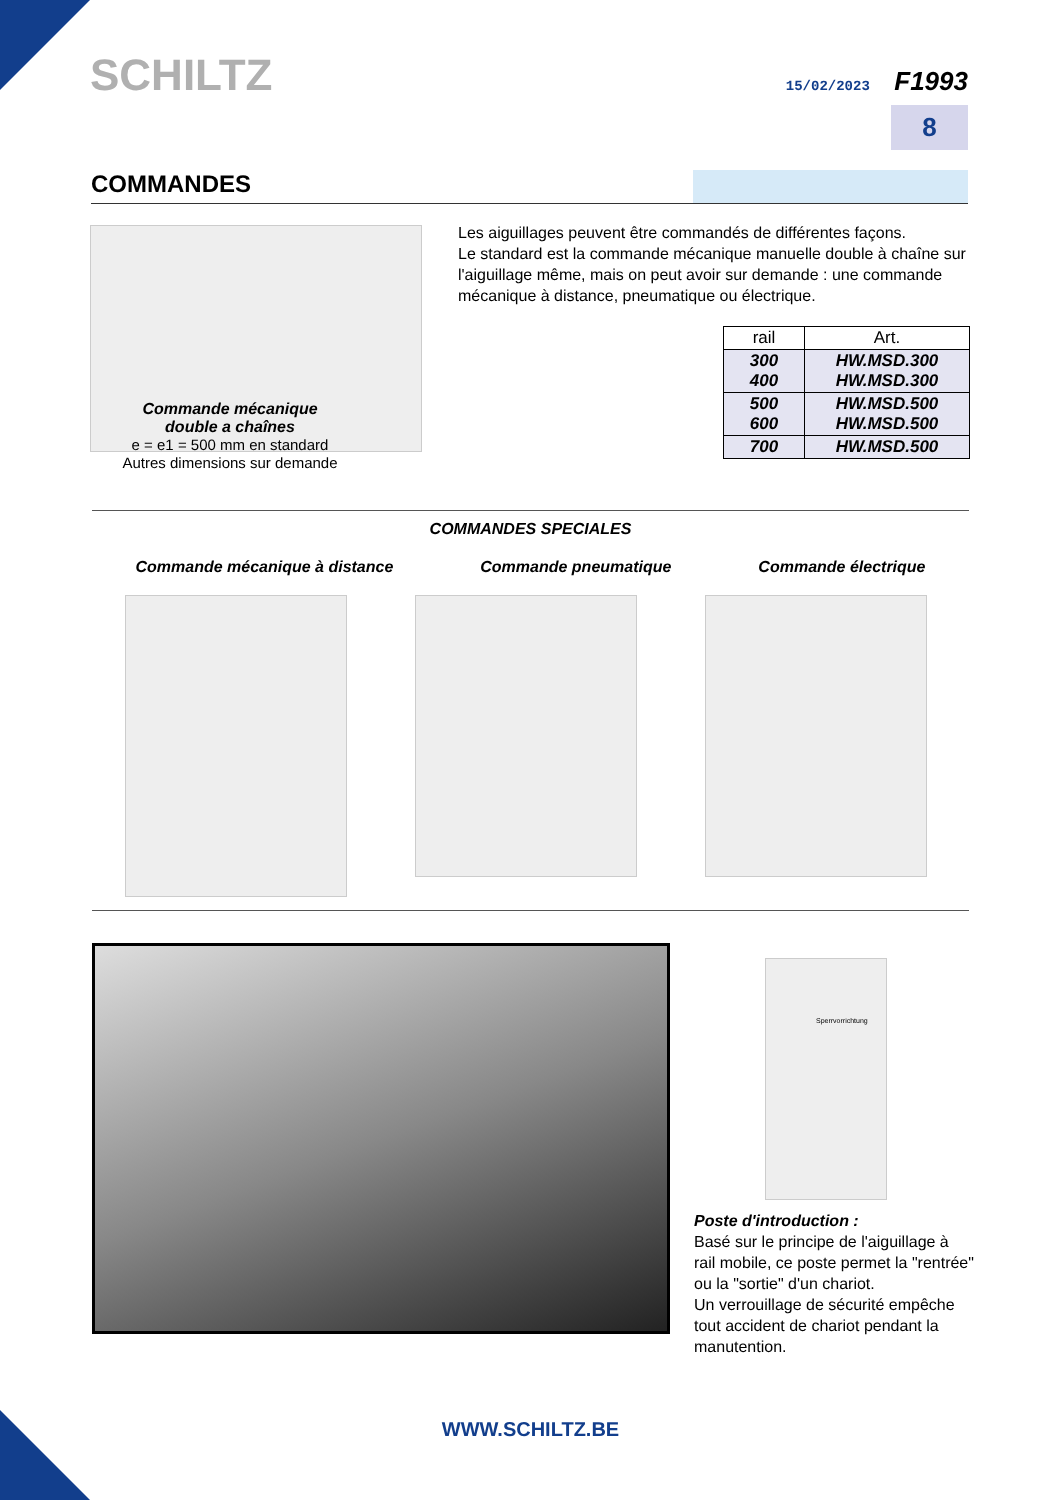SCHILTZ 15/02/2023 F1993
8
COMMANDES
Commande mécanique
double a chaînes
e = e1 = 500 mm en standard
Autres dimensions sur demande
Les aiguillages peuvent être commandés de différentes façons.
Le standard est la commande mécanique manuelle double à chaîne sur l'aiguillage même, mais on peut avoir sur demande : une commande mécanique à distance, pneumatique ou électrique.
| rail | Art. |
| --- | --- |
| 300 400 | HW.MSD.300 HW.MSD.300 |
| 500 600 | HW.MSD.500 HW.MSD.500 |
| 700 | HW.MSD.500 |
COMMANDES SPECIALES
Commande mécanique à distance Commande pneumatique Commande électrique
Sperrvorrichtung
Poste d'introduction :
Basé sur le principe de l'aiguillage à rail mobile, ce poste permet la "rentrée" ou la "sortie" d'un chariot.
Un verrouillage de sécurité empêche tout accident de chariot pendant la manutention.
WWW.SCHILTZ.BE